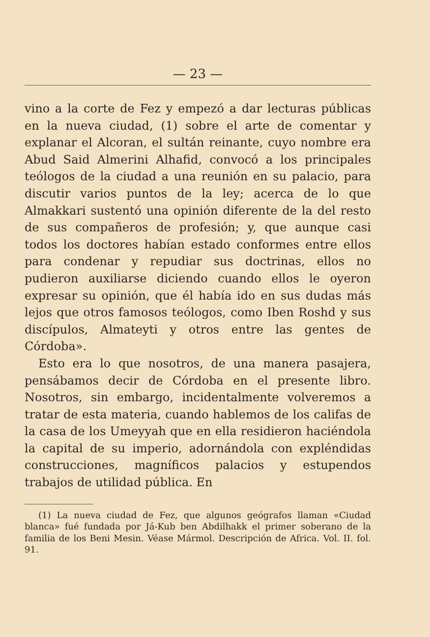— 23 —
vino a la corte de Fez y empezó a dar lecturas públicas en la nueva ciudad, (1) sobre el arte de comentar y explanar el Alcoran, el sultán reinante, cuyo nombre era Abud Said Almerini Alhafid, convocó a los principales teólogos de la ciudad a una reunión en su palacio, para discutir varios puntos de la ley; acerca de lo que Almakkari sustentó una opinión diferente de la del resto de sus compañeros de profesión; y, que aunque casi todos los doctores habían estado conformes entre ellos para condenar y repudiar sus doctrinas, ellos no pudieron auxiliarse diciendo cuando ellos le oyeron expresar su opinión, que él había ido en sus dudas más lejos que otros famosos teólogos, como Iben Roshd y sus discípulos, Almateyti y otros entre las gentes de Córdoba».
Esto era lo que nosotros, de una manera pasajera, pensábamos decir de Córdoba en el presente libro. Nosotros, sin embargo, incidentalmente volveremos a tratar de esta materia, cuando hablemos de los califas de la casa de los Umeyyah que en ella residieron haciéndola la capital de su imperio, adornándola con expléndidas construcciones, magníficos palacios y estupendos trabajos de utilidad pública. En
(1) La nueva ciudad de Fez, que algunos geógrafos llaman «Ciudad blanca» fué fundada por Já-Kub ben Abdilhakk el primer soberano de la familia de los Beni Mesin. Véase Mármol. Descripción de Africa. Vol. II. fol. 91.